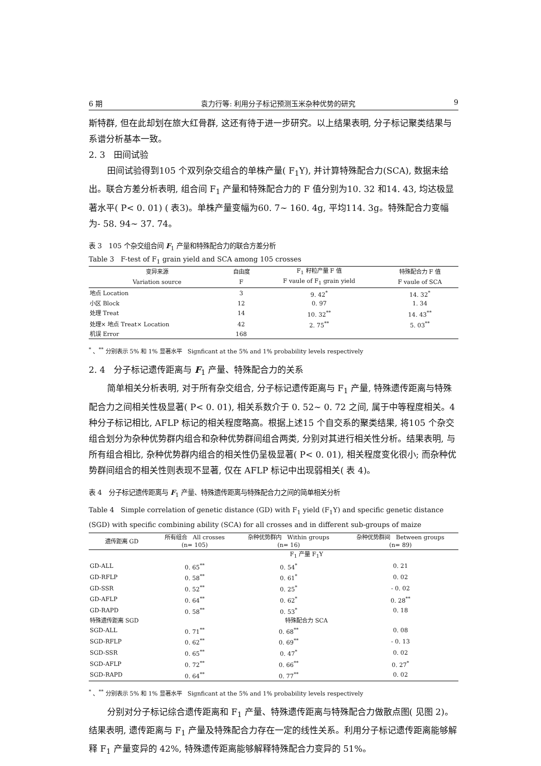6 期 袁力行等: 利用分子标记预测玉米杂种优势的研究 9
斯特群, 但在此却划在旅大红骨群, 这还有待于进一步研究。以上结果表明, 分子标记聚类结果与系谱分析基本一致。
2. 3　田间试验
田间试验得到105 个双列杂交组合的单株产量( F<sub>1</sub>Y), 并计算特殊配合力(SCA), 数据未给出。联合方差分析表明, 组合间 F<sub>1</sub> 产量和特殊配合力的 F 值分别为10. 32 和14. 43, 均达极显著水平( P< 0. 01) ( 表3)。单株产量变幅为60. 7~ 160. 4g, 平均114. 3g。特殊配合力变幅为- 58. 94~ 37. 74。
表 3　105 个杂交组合间 F<sub>1</sub> 产量和特殊配合力的联合方差分析
Table 3　F-test of F<sub>1</sub> grain yield and SCA among 105 crosses
| 变异来源 | 自由度 | F<sub>1</sub> 籽粒产量 F 值 | 特殊配合力 F 值 |
| --- | --- | --- | --- |
| Variation source | F | F vaule of F<sub>1</sub> grain yield | F vaule of SCA |
| 地点 Location | 3 | 9. 42<sup>*</sup> | 14. 32<sup>*</sup> |
| 小区 Block | 12 | 0. 97 | 1. 34 |
| 处理 Treat | 14 | 10. 32<sup>**</sup> | 14. 43<sup>**</sup> |
| 处理× 地点 Treat× Location | 42 | 2. 75<sup>**</sup> | 5. 03<sup>**</sup> |
| 机误 Error | 168 | | |
<sup>*</sup> 、<sup>**</sup> 分别表示 5% 和 1% 显著水平　Signficant at the 5% and 1% probability levels respectively
2. 4　分子标记遗传距离与 F<sub>1</sub> 产量、特殊配合力的关系
简单相关分析表明, 对于所有杂交组合, 分子标记遗传距离与 F<sub>1</sub> 产量, 特殊遗传距离与特殊配合力之间相关性极显著( P< 0. 01), 相关系数介于 0. 52~ 0. 72 之间, 属于中等程度相关。4 种分子标记相比, AFLP 标记的相关程度略高。根据上述15 个自交系的聚类结果, 将105 个杂交组合划分为杂种优势群内组合和杂种优势群间组合两类, 分别对其进行相关性分析。结果表明, 与所有组合相比, 杂种优势群内组合的相关性仍呈极显著( P< 0. 01), 相关程度变化很小; 而杂种优势群间组合的相关性则表现不显著, 仅在 AFLP 标记中出现弱相关( 表 4)。
表 4　分子标记遗传距离与 F<sub>1</sub> 产量、特殊遗传距离与特殊配合力之间的简单相关分析
Table 4　Simple correlation of genetic distance (GD) with F<sub>1</sub> yield (F<sub>1</sub>Y) and specific genetic distance (SGD) with specific combining ability (SCA) for all crosses and in different sub-groups of maize
| 遗传距离 GD | 所有组合 All crosses (n= 105) | 杂种优势群内 Within groups (n= 16) | 杂种优势群间 Between groups (n= 89) |
| --- | --- | --- | --- |
| | F<sub>1</sub> 产量 F<sub>1</sub>Y | | |
| GD-ALL | 0. 65<sup>**</sup> | 0. 54<sup>*</sup> | 0. 21 |
| GD-RFLP | 0. 58<sup>**</sup> | 0. 61<sup>*</sup> | 0. 02 |
| GD-SSR | 0. 52<sup>**</sup> | 0. 25<sup>*</sup> | - 0. 02 |
| GD-AFLP | 0. 64<sup>**</sup> | 0. 62<sup>*</sup> | 0. 28<sup>**</sup> |
| GD-RAPD | 0. 58<sup>**</sup> | 0. 53<sup>*</sup> | 0. 18 |
| 特殊遗传距离 SGD | 特殊配合力 SCA | | |
| SGD-ALL | 0. 71<sup>**</sup> | 0. 68<sup>**</sup> | 0. 08 |
| SGD-RFLP | 0. 62<sup>**</sup> | 0. 69<sup>**</sup> | - 0. 13 |
| SGD-SSR | 0. 65<sup>**</sup> | 0. 47<sup>*</sup> | 0. 02 |
| SGD-AFLP | 0. 72<sup>**</sup> | 0. 66<sup>**</sup> | 0. 27<sup>*</sup> |
| SGD-RAPD | 0. 64<sup>**</sup> | 0. 77<sup>**</sup> | 0. 02 |
<sup>*</sup> 、<sup>**</sup> 分别表示 5% 和 1% 显著水平　Signficant at the 5% and 1% probability levels respectively
分别对分子标记综合遗传距离和 F<sub>1</sub> 产量、特殊遗传距离与特殊配合力做散点图( 见图 2)。结果表明, 遗传距离与 F<sub>1</sub> 产量及特殊配合力存在一定的线性关系。利用分子标记遗传距离能够解释 F<sub>1</sub> 产量变异的 42%, 特殊遗传距离能够解释特殊配合力变异的 51%。